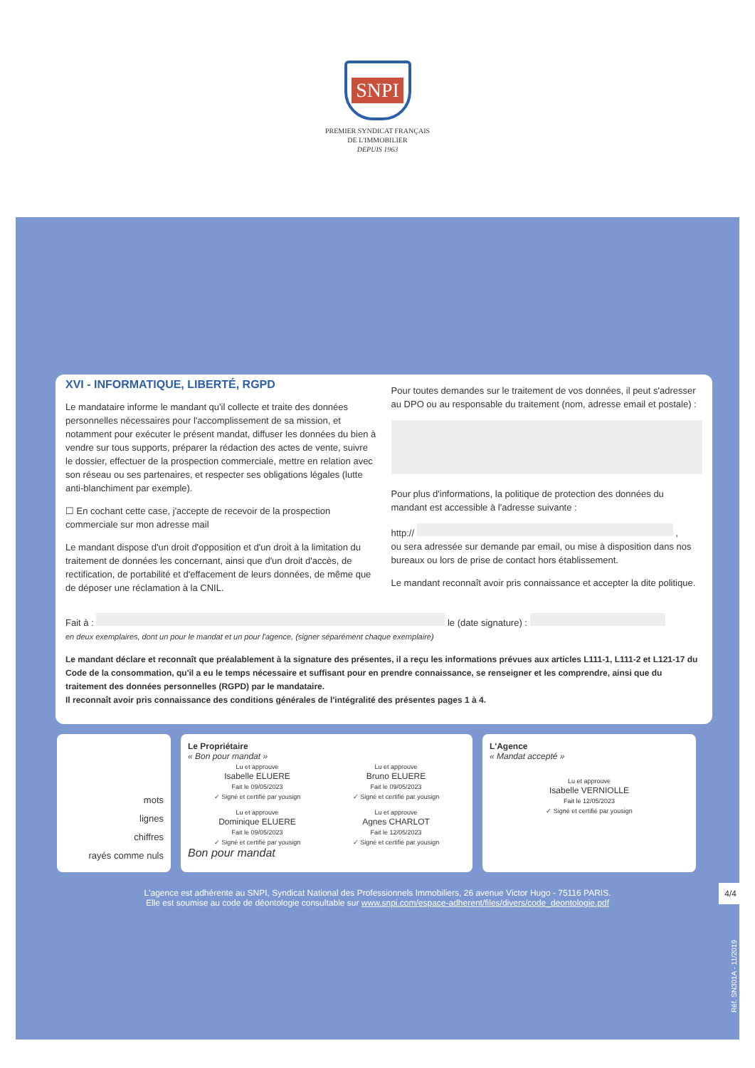SNPI
PREMIER SYNDICAT FRANÇAIS
DE L'IMMOBILIER
DEPUIS 1963
XVI - INFORMATIQUE, LIBERTÉ, RGPD
Le mandataire informe le mandant qu'il collecte et traite des données personnelles nécessaires pour l'accomplissement de sa mission, et notamment pour exécuter le présent mandat, diffuser les données du bien à vendre sur tous supports, préparer la rédaction des actes de vente, suivre le dossier, effectuer de la prospection commerciale, mettre en relation avec son réseau ou ses partenaires, et respecter ses obligations légales (lutte anti-blanchiment par exemple).
☐ En cochant cette case, j'accepte de recevoir de la prospection commerciale sur mon adresse mail
Le mandant dispose d'un droit d'opposition et d'un droit à la limitation du traitement de données les concernant, ainsi que d'un droit d'accès, de rectification, de portabilité et d'effacement de leurs données, de même que de déposer une réclamation à la CNIL.
Pour toutes demandes sur le traitement de vos données, il peut s'adresser au DPO ou au responsable du traitement (nom, adresse email et postale) :
Pour plus d'informations, la politique de protection des données du mandant est accessible à l'adresse suivante :
http:// ,
ou sera adressée sur demande par email, ou mise à disposition dans nos bureaux ou lors de prise de contact hors établissement.
Le mandant reconnaît avoir pris connaissance et accepter la dite politique.
Fait à : le (date signature) :
en deux exemplaires, dont un pour le mandat et un pour l'agence, (signer séparément chaque exemplaire)
Le mandant déclare et reconnaît que préalablement à la signature des présentes, il a reçu les informations prévues aux articles L111-1, L111-2 et L121-17 du Code de la consommation, qu'il a eu le temps nécessaire et suffisant pour en prendre connaissance, se renseigner et les comprendre, ainsi que du traitement des données personnelles (RGPD) par le mandataire.
Il reconnaît avoir pris connaissance des conditions générales de l'intégralité des présentes pages 1 à 4.
mots
lignes
chiffres
rayés comme nuls
Le Propriétaire
« Bon pour mandat »
Lu et approuve
Isabelle ELUERE
Fait le 09/05/2023
✓ Signé et certifié par yousign
Lu et approuve
Bruno ELUERE
Fait le 09/05/2023
✓ Signé et certifié par yousign
Lu et approuve
Dominique ELUERE
Fait le 09/05/2023
✓ Signé et certifié par yousign
Lu et approuve
Agnes CHARLOT
Fait le 12/05/2023
✓ Signé et certifié par yousign
Bon pour mandat
L'Agence
« Mandat accepté »
Lu et approuve
Isabelle VERNIOLLE
Fait le 12/05/2023
✓ Signé et certifié par yousign
L'agence est adhérente au SNPI, Syndicat National des Professionnels Immobiliers, 26 avenue Victor Hugo - 75116 PARIS.
Elle est soumise au code de déontologie consultable sur www.snpi.com/espace-adherent/files/divers/code_deontologie.pdf
4/4
Réf. SN301A - 11/2019